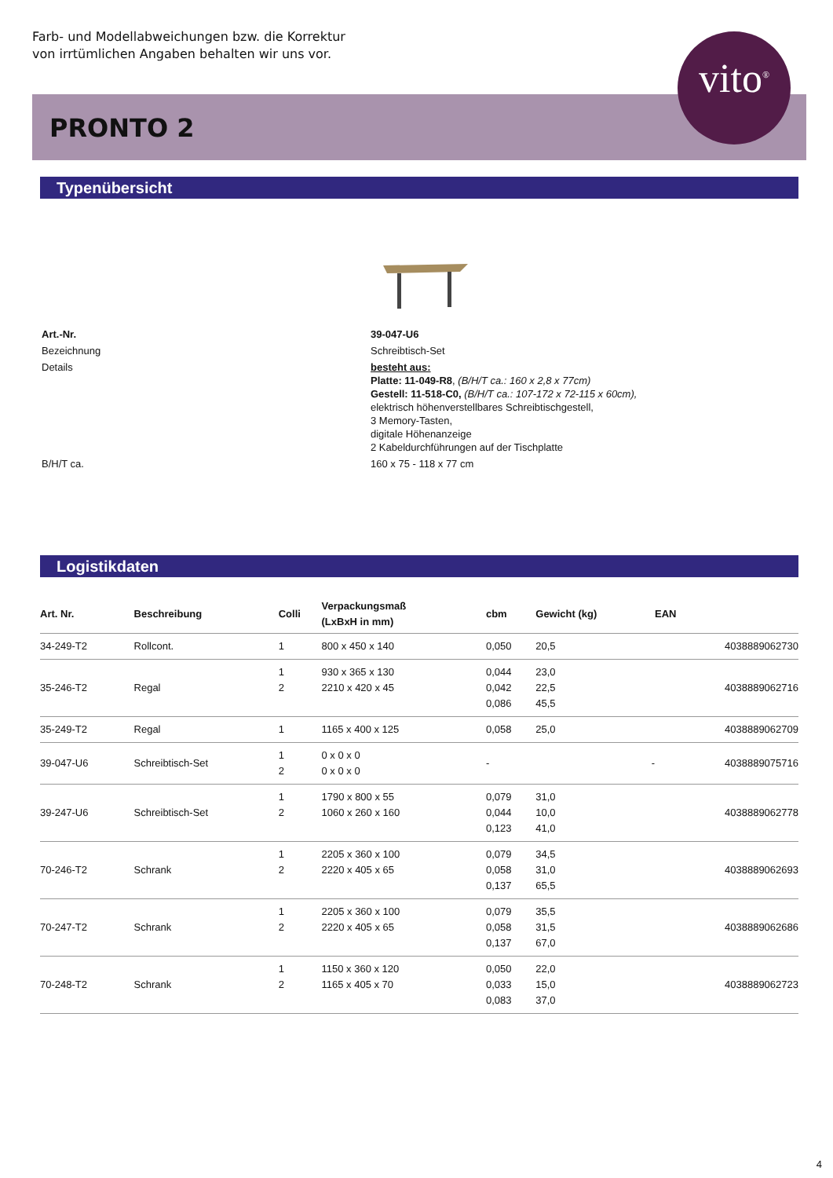Farb- und Modellabweichungen bzw. die Korrektur
von irrtümlichen Angaben behalten wir uns vor.
PRONTO 2
vito<sup>®</sup>
Typenübersicht
| Art.-Nr. | 39-047-U6 |
| Bezeichnung | Schreibtisch-Set |
| Details | besteht aus: Platte: 11-049-R8 , (B/H/T ca.: 160 x 2,8 x 77cm) Gestell: 11-518-C0, (B/H/T ca.: 107-172 x 72-115 x 60cm), elektrisch höhenverstellbares Schreibtischgestell, 3 Memory-Tasten, digitale Höhenanzeige 2 Kabeldurchführungen auf der Tischplatte |
| B/H/T ca. | 160 x 75 - 118 x 77 cm |
Logistikdaten
| Art. Nr. | Beschreibung | Colli | Verpackungsmaß (LxBxH in mm) | cbm | Gewicht (kg) | EAN |
| --- | --- | --- | --- | --- | --- | --- |
| 34-249-T2 | Rollcont. | 1 | 800 x 450 x 140 | 0,050 | 20,5 | 4038889062730 |
| 35-246-T2 | Regal | 1 2 | 930 x 365 x 130 2210 x 420 x 45 | 0,044 0,042 0,086 | 23,0 22,5 45,5 | 4038889062716 |
| 35-249-T2 | Regal | 1 | 1165 x 400 x 125 | 0,058 | 25,0 | 4038889062709 |
| 39-047-U6 | Schreibtisch-Set | 1 2 | 0 x 0 x 0 0 x 0 x 0 | - | - | 4038889075716 |
| 39-247-U6 | Schreibtisch-Set | 1 2 | 1790 x 800 x 55 1060 x 260 x 160 | 0,079 0,044 0,123 | 31,0 10,0 41,0 | 4038889062778 |
| 70-246-T2 | Schrank | 1 2 | 2205 x 360 x 100 2220 x 405 x 65 | 0,079 0,058 0,137 | 34,5 31,0 65,5 | 4038889062693 |
| 70-247-T2 | Schrank | 1 2 | 2205 x 360 x 100 2220 x 405 x 65 | 0,079 0,058 0,137 | 35,5 31,5 67,0 | 4038889062686 |
| 70-248-T2 | Schrank | 1 2 | 1150 x 360 x 120 1165 x 405 x 70 | 0,050 0,033 0,083 | 22,0 15,0 37,0 | 4038889062723 |
4